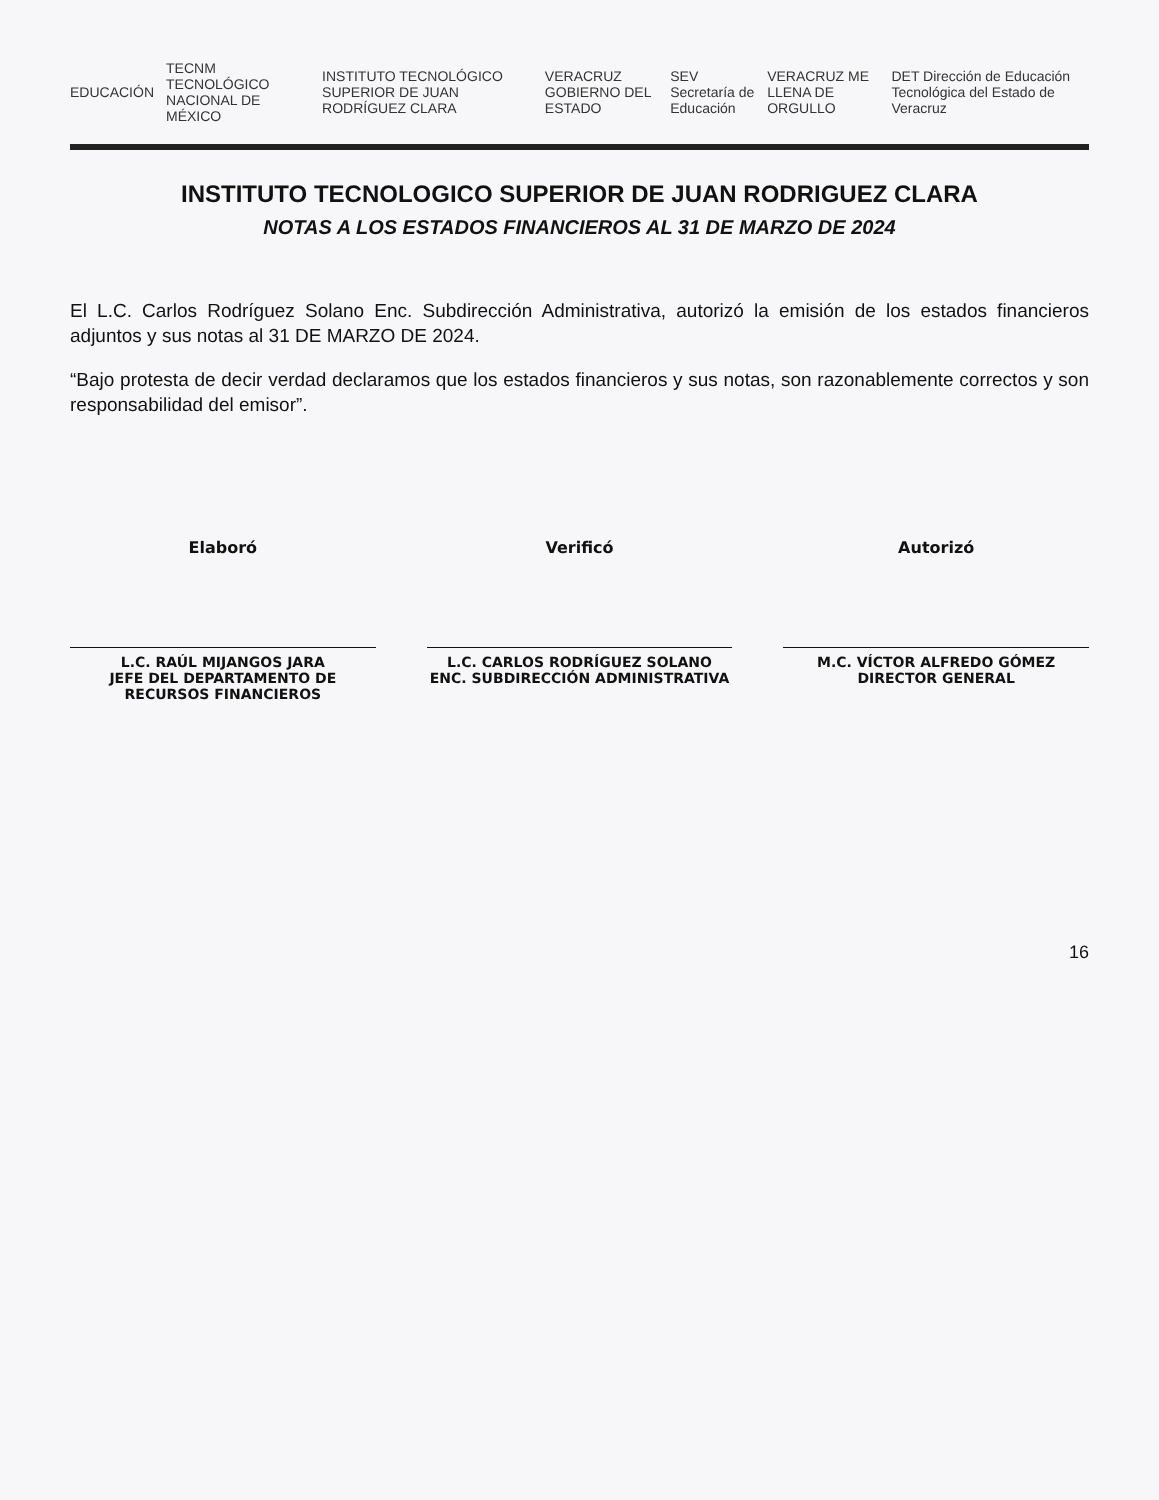EDUCACIÓN TECNM TECNOLÓGICO NACIONAL DE MÉXICO INSTITUTO TECNOLÓGICO SUPERIOR DE JUAN RODRÍGUEZ CLARA VERACRUZ GOBIERNO DEL ESTADO SEV Secretaría de Educación VERACRUZ ME LLENA DE ORGULLO DET Dirección de Educación Tecnológica del Estado de Veracruz
INSTITUTO TECNOLOGICO SUPERIOR DE JUAN RODRIGUEZ CLARA
NOTAS A LOS ESTADOS FINANCIEROS AL 31 DE MARZO DE 2024
El L.C. Carlos Rodríguez Solano Enc. Subdirección Administrativa, autorizó la emisión de los estados financieros adjuntos y sus notas al 31 DE MARZO DE 2024.
“Bajo protesta de decir verdad declaramos que los estados financieros y sus notas, son razonablemente correctos y son responsabilidad del emisor”.
Elaboró
L.C. RAÚL MIJANGOS JARA
JEFE DEL DEPARTAMENTO DE RECURSOS FINANCIEROS
Verificó
L.C. CARLOS RODRÍGUEZ SOLANO
ENC. SUBDIRECCIÓN ADMINISTRATIVA
Autorizó
M.C. VÍCTOR ALFREDO GÓMEZ
DIRECTOR GENERAL
16